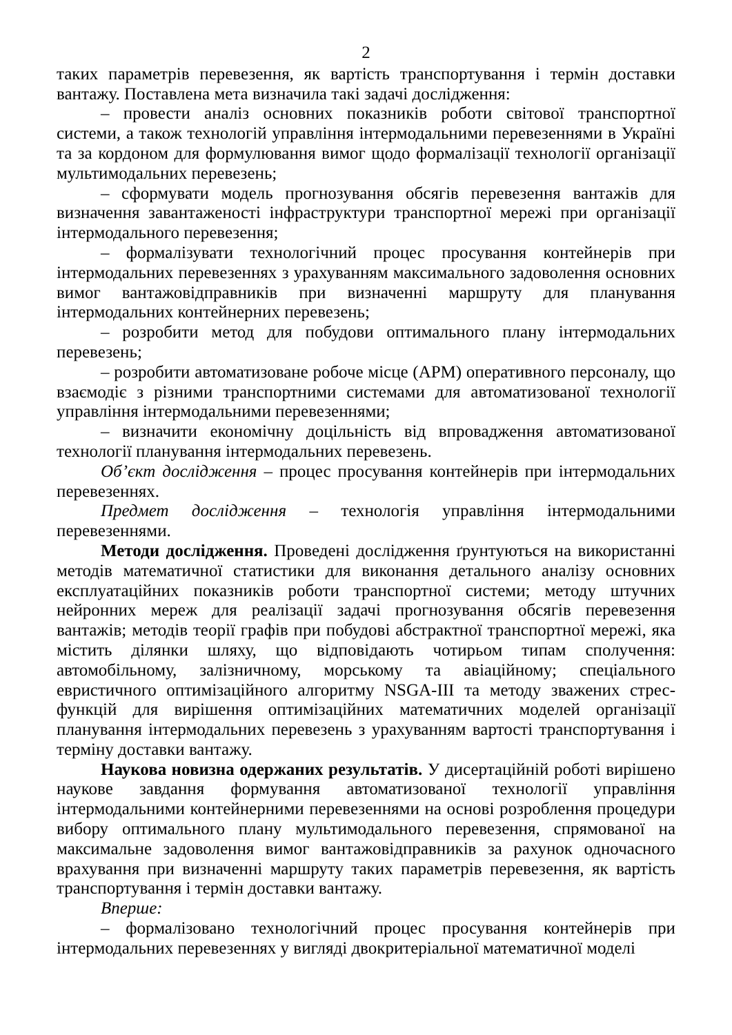2
таких параметрів перевезення, як вартість транспортування і термін доставки вантажу. Поставлена мета визначила такі задачі дослідження:
– провести аналіз основних показників роботи світової транспортної системи, а також технологій управління інтермодальними перевезеннями в Україні та за кордоном для формулювання вимог щодо формалізації технології організації мультимодальних перевезень;
– сформувати модель прогнозування обсягів перевезення вантажів для визначення завантаженості інфраструктури транспортної мережі при організації інтермодального перевезення;
– формалізувати технологічний процес просування контейнерів при інтермодальних перевезеннях з урахуванням максимального задоволення основних вимог вантажовідправників при визначенні маршруту для планування інтермодальних контейнерних перевезень;
– розробити метод для побудови оптимального плану інтермодальних перевезень;
– розробити автоматизоване робоче місце (АРМ) оперативного персоналу, що взаємодіє з різними транспортними системами для автоматизованої технології управління інтермодальними перевезеннями;
– визначити економічну доцільність від впровадження автоматизованої технології планування інтермодальних перевезень.
Об’єкт дослідження – процес просування контейнерів при інтермодальних перевезеннях.
Предмет дослідження – технологія управління інтермодальними перевезеннями.
Методи дослідження. Проведені дослідження ґрунтуються на використанні методів математичної статистики для виконання детального аналізу основних експлуатаційних показників роботи транспортної системи; методу штучних нейронних мереж для реалізації задачі прогнозування обсягів перевезення вантажів; методів теорії графів при побудові абстрактної транспортної мережі, яка містить ділянки шляху, що відповідають чотирьом типам сполучення: автомобільному, залізничному, морському та авіаційному; спеціального евристичного оптимізаційного алгоритму NSGA-III та методу зважених стрес-функцій для вирішення оптимізаційних математичних моделей організації планування інтермодальних перевезень з урахуванням вартості транспортування і терміну доставки вантажу.
Наукова новизна одержаних результатів. У дисертаційній роботі вирішено наукове завдання формування автоматизованої технології управління інтермодальними контейнерними перевезеннями на основі розроблення процедури вибору оптимального плану мультимодального перевезення, спрямованої на максимальне задоволення вимог вантажовідправників за рахунок одночасного врахування при визначенні маршруту таких параметрів перевезення, як вартість транспортування і термін доставки вантажу.
Вперше:
– формалізовано технологічний процес просування контейнерів при інтермодальних перевезеннях у вигляді двокритеріальної математичної моделі